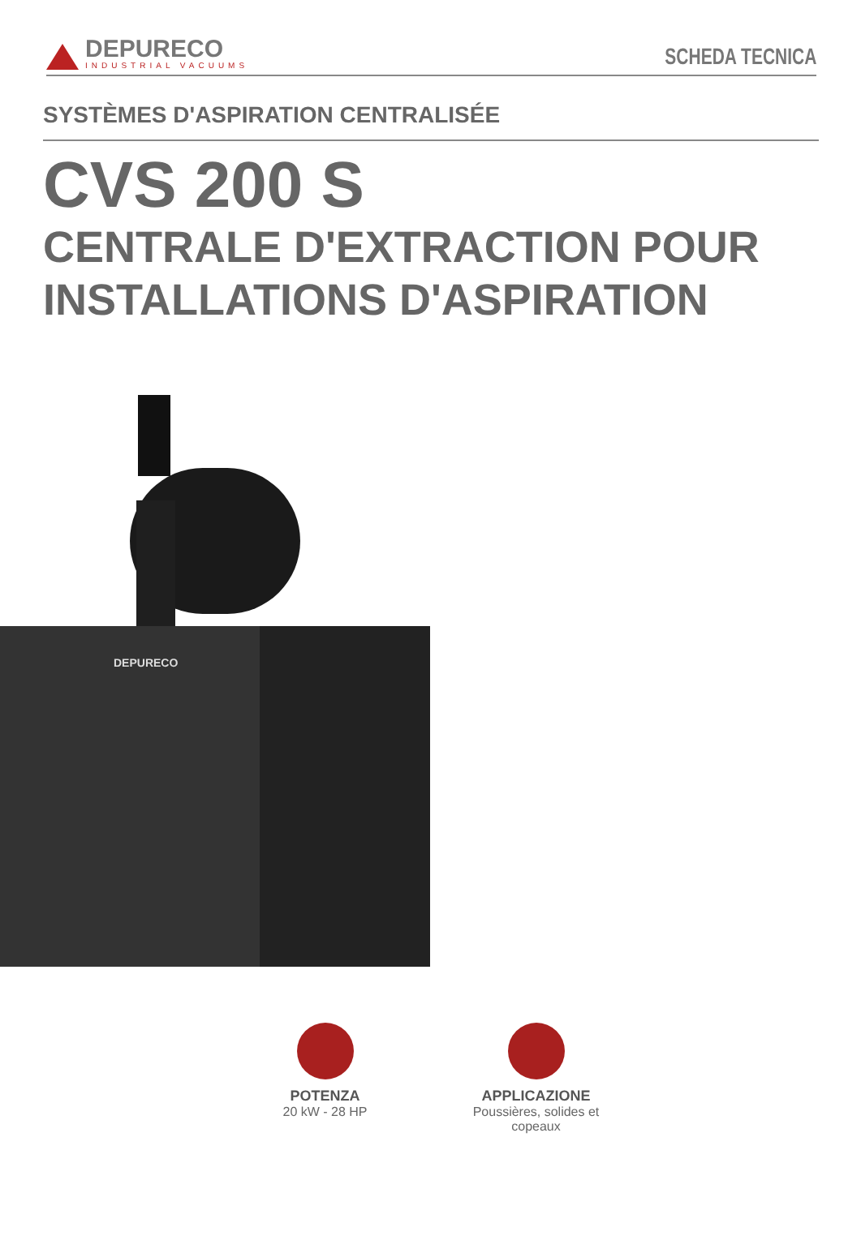DEPURECO
INDUSTRIAL VACUUMS
SCHEDA TECNICA
SYSTÈMES D'ASPIRATION CENTRALISÉE
CVS 200 S
CENTRALE D'EXTRACTION POUR INSTALLATIONS D'ASPIRATION
DEPURECO
POTENZA
20 kW - 28 HP
APPLICAZIONE
Poussières, solides et copeaux